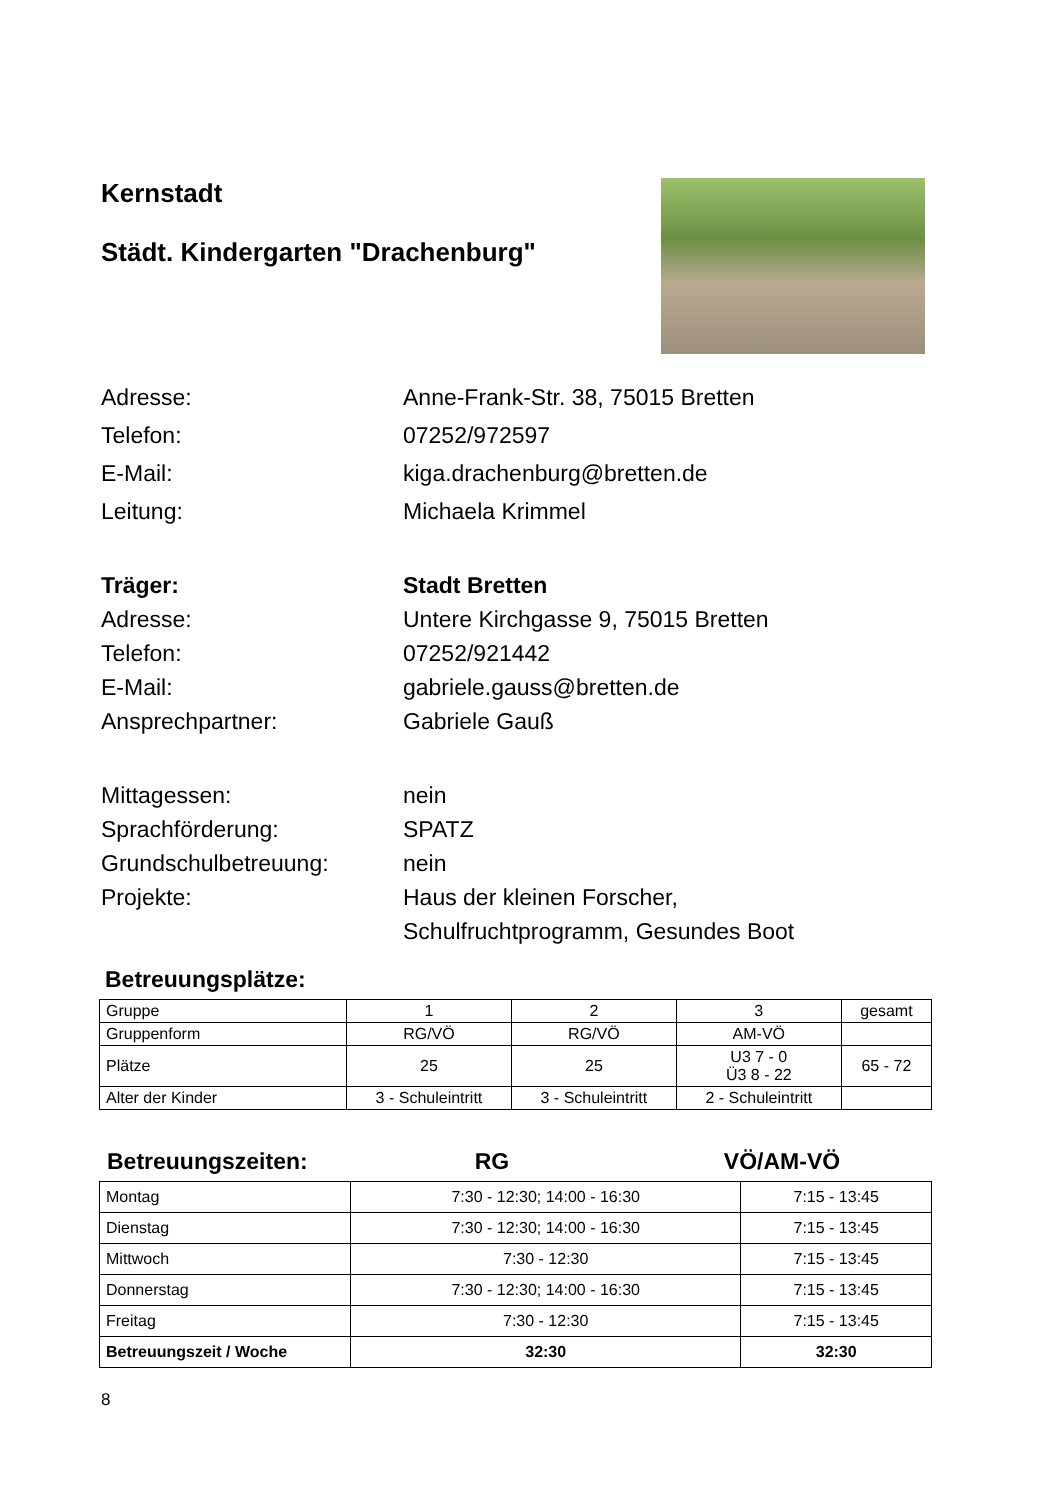Kernstadt
Städt. Kindergarten "Drachenburg"
Adresse: Anne-Frank-Str. 38, 75015 Bretten
Telefon: 07252/972597
E-Mail: kiga.drachenburg@bretten.de
Leitung: Michaela Krimmel
Träger: Stadt Bretten
Adresse: Untere Kirchgasse 9, 75015 Bretten
Telefon: 07252/921442
E-Mail: gabriele.gauss@bretten.de
Ansprechpartner: Gabriele Gauß
Mittagessen: nein
Sprachförderung: SPATZ
Grundschulbetreuung: nein
Projekte: Haus der kleinen Forscher,
Schulfruchtprogramm, Gesundes Boot
Betreuungsplätze:
| Gruppe | 1 | 2 | 3 | gesamt |
| Gruppenform | RG/VÖ | RG/VÖ | AM-VÖ | |
| Plätze | 25 | 25 | U3 7 - 0 Ü3 8 - 22 | 65 - 72 |
| Alter der Kinder | 3 - Schuleintritt | 3 - Schuleintritt | 2 - Schuleintritt | |
Betreuungszeiten: RG VÖ/AM-VÖ
| Montag | 7:30 - 12:30; 14:00 - 16:30 | 7:15 - 13:45 |
| Dienstag | 7:30 - 12:30; 14:00 - 16:30 | 7:15 - 13:45 |
| Mittwoch | 7:30 - 12:30 | 7:15 - 13:45 |
| Donnerstag | 7:30 - 12:30; 14:00 - 16:30 | 7:15 - 13:45 |
| Freitag | 7:30 - 12:30 | 7:15 - 13:45 |
| Betreuungszeit / Woche | 32:30 | 32:30 |
8